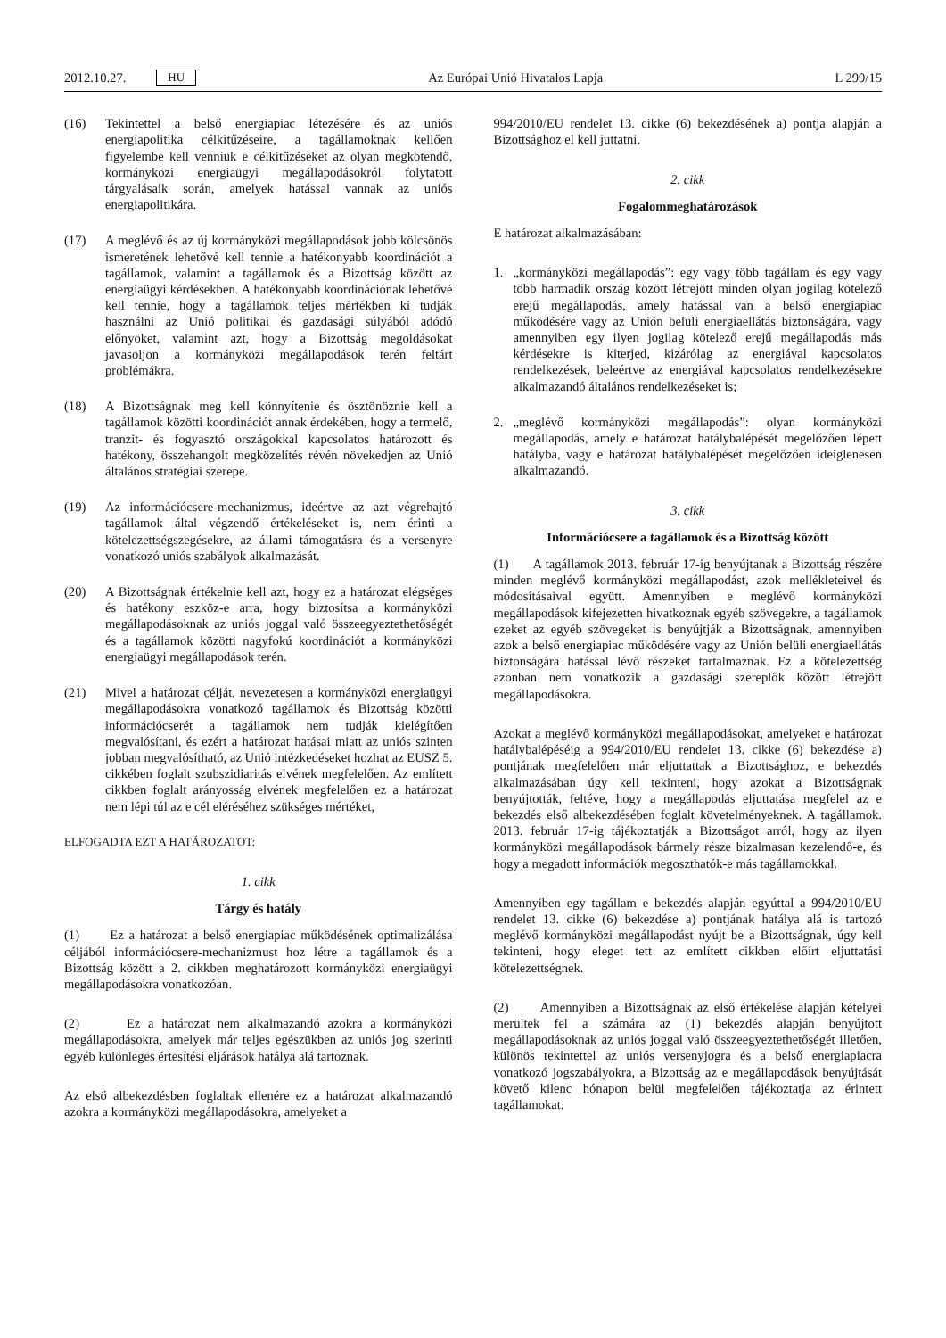2012.10.27. HU
Az Európai Unió Hivatalos Lapja L 299/15
(16) Tekintettel a belső energiapiac létezésére és az uniós energiapolitika célkitűzéseire, a tagállamoknak kellően figyelembe kell venniük e célkitűzéseket az olyan megkötendő, kormányközi energiaügyi megállapodásokról folytatott tárgyalásaik során, amelyek hatással vannak az uniós energiapolitikára.
(17) A meglévő és az új kormányközi megállapodások jobb kölcsönös ismeretének lehetővé kell tennie a hatékonyabb koordinációt a tagállamok, valamint a tagállamok és a Bizottság között az energiaügyi kérdésekben. A hatékonyabb koordinációnak lehetővé kell tennie, hogy a tagállamok teljes mértékben ki tudják használni az Unió politikai és gazdasági súlyából adódó előnyöket, valamint azt, hogy a Bizottság megoldásokat javasoljon a kormányközi megállapodások terén feltárt problémákra.
(18) A Bizottságnak meg kell könnyítenie és ösztönöznie kell a tagállamok közötti koordinációt annak érdekében, hogy a termelő, tranzit- és fogyasztó országokkal kapcsolatos határozott és hatékony, összehangolt megközelítés révén növekedjen az Unió általános stratégiai szerepe.
(19) Az információcsere-mechanizmus, ideértve az azt végrehajtó tagállamok által végzendő értékeléseket is, nem érinti a kötelezettségszegésekre, az állami támogatásra és a versenyre vonatkozó uniós szabályok alkalmazását.
(20) A Bizottságnak értékelnie kell azt, hogy ez a határozat elégséges és hatékony eszköz-e arra, hogy biztosítsa a kormányközi megállapodásoknak az uniós joggal való összeegyeztethetőségét és a tagállamok közötti nagyfokú koordinációt a kormányközi energiaügyi megállapodások terén.
(21) Mivel a határozat célját, nevezetesen a kormányközi energiaügyi megállapodásokra vonatkozó tagállamok és Bizottság közötti információcserét a tagállamok nem tudják kielégítően megvalósítani, és ezért a határozat hatásai miatt az uniós szinten jobban megvalósítható, az Unió intézkedéseket hozhat az EUSZ 5. cikkében foglalt szubszidiaritás elvének megfelelően. Az említett cikkben foglalt arányosság elvének megfelelően ez a határozat nem lépi túl az e cél eléréséhez szükséges mértéket,
ELFOGADTA EZT A HATÁROZATOT:
1. cikk
Tárgy és hatály
(1) Ez a határozat a belső energiapiac működésének optimalizálása céljából információcsere-mechanizmust hoz létre a tagállamok és a Bizottság között a 2. cikkben meghatározott kormányközi energiaügyi megállapodásokra vonatkozóan.
(2) Ez a határozat nem alkalmazandó azokra a kormányközi megállapodásokra, amelyek már teljes egészükben az uniós jog szerinti egyéb különleges értesítési eljárások hatálya alá tartoznak.
Az első albekezdésben foglaltak ellenére ez a határozat alkalmazandó azokra a kormányközi megállapodásokra, amelyeket a
994/2010/EU rendelet 13. cikke (6) bekezdésének a) pontja alapján a Bizottsághoz el kell juttatni.
2. cikk
Fogalommeghatározások
E határozat alkalmazásában:
1. „kormányközi megállapodás”: egy vagy több tagállam és egy vagy több harmadik ország között létrejött minden olyan jogilag kötelező erejű megállapodás, amely hatással van a belső energiapiac működésére vagy az Unión belüli energiaellátás biztonságára, vagy amennyiben egy ilyen jogilag kötelező erejű megállapodás más kérdésekre is kiterjed, kizárólag az energiával kapcsolatos rendelkezések, beleértve az energiával kapcsolatos rendelkezésekre alkalmazandó általános rendelkezéseket is;
2. „meglévő kormányközi megállapodás”: olyan kormányközi megállapodás, amely e határozat hatálybalépését megelőzően lépett hatályba, vagy e határozat hatálybalépését megelőzően ideiglenesen alkalmazandó.
3. cikk
Információcsere a tagállamok és a Bizottság között
(1) A tagállamok 2013. február 17-ig benyújtanak a Bizottság részére minden meglévő kormányközi megállapodást, azok mellékleteivel és módosításaival együtt. Amennyiben e meglévő kormányközi megállapodások kifejezetten hivatkoznak egyéb szövegekre, a tagállamok ezeket az egyéb szövegeket is benyújtják a Bizottságnak, amennyiben azok a belső energiapiac működésére vagy az Unión belüli energiaellátás biztonságára hatással lévő részeket tartalmaznak. Ez a kötelezettség azonban nem vonatkozik a gazdasági szereplők között létrejött megállapodásokra.
Azokat a meglévő kormányközi megállapodásokat, amelyeket e határozat hatálybalépéséig a 994/2010/EU rendelet 13. cikke (6) bekezdése a) pontjának megfelelően már eljuttattak a Bizottsághoz, e bekezdés alkalmazásában úgy kell tekinteni, hogy azokat a Bizottságnak benyújtották, feltéve, hogy a megállapodás eljuttatása megfelel az e bekezdés első albekezdésében foglalt követelményeknek. A tagállamok. 2013. február 17-ig tájékoztatják a Bizottságot arról, hogy az ilyen kormányközi megállapodások bármely része bizalmasan kezelendő-e, és hogy a megadott információk megoszthatók-e más tagállamokkal.
Amennyiben egy tagállam e bekezdés alapján egyúttal a 994/2010/EU rendelet 13. cikke (6) bekezdése a) pontjának hatálya alá is tartozó meglévő kormányközi megállapodást nyújt be a Bizottságnak, úgy kell tekinteni, hogy eleget tett az említett cikkben előírt eljuttatási kötelezettségnek.
(2) Amennyiben a Bizottságnak az első értékelése alapján kételyei merültek fel a számára az (1) bekezdés alapján benyújtott megállapodásoknak az uniós joggal való összeegyeztethetőségét illetően, különös tekintettel az uniós versenyjogra és a belső energiapiacra vonatkozó jogszabályokra, a Bizottság az e megállapodások benyújtását követő kilenc hónapon belül megfelelően tájékoztatja az érintett tagállamokat.